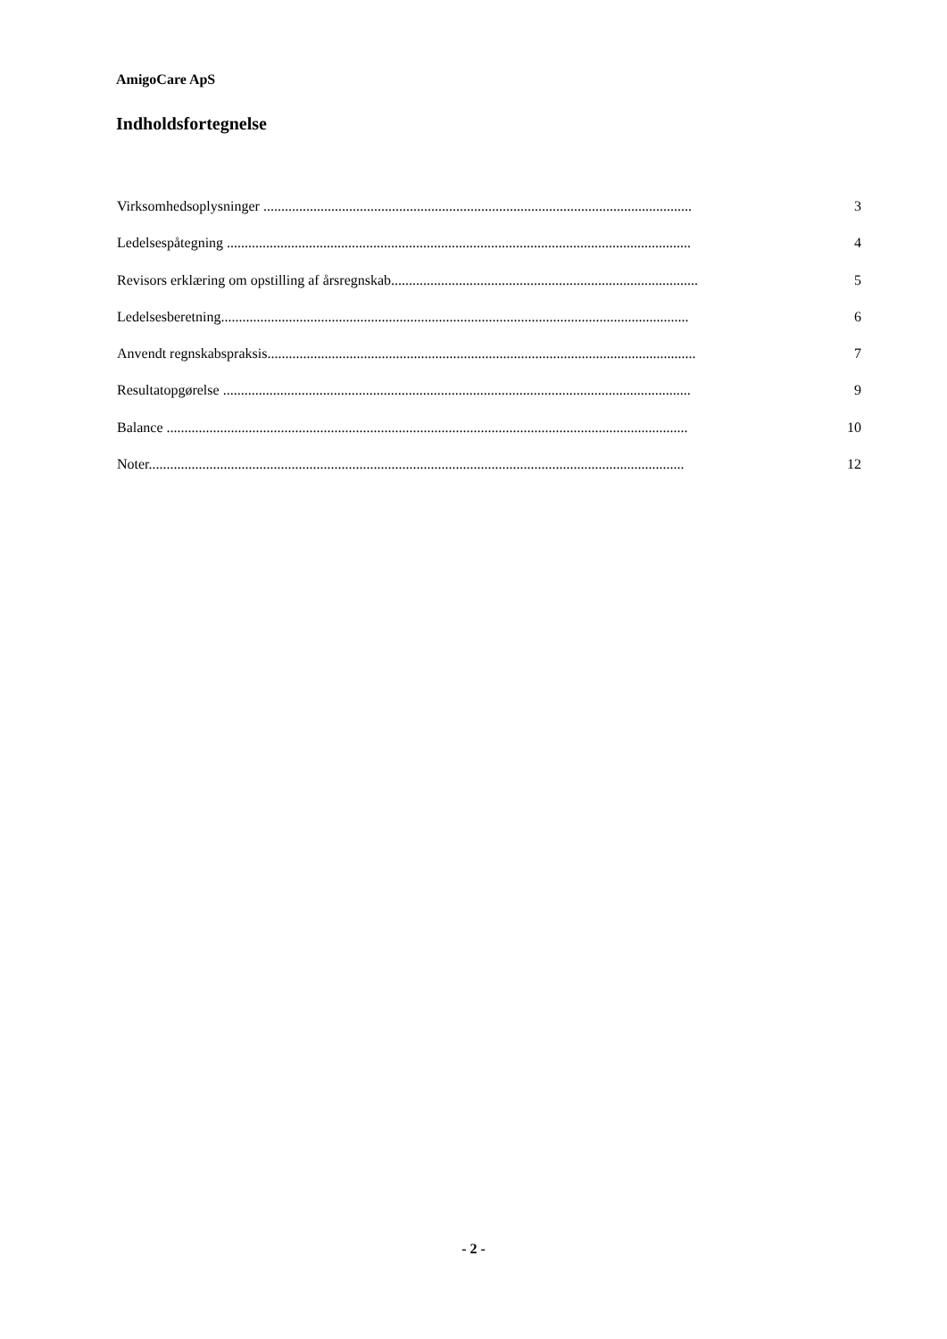AmigoCare ApS
Indholdsfortegnelse
Virksomhedsoplysninger ........................................................................................................................ 3
Ledelsespåtegning .................................................................................................................................. 4
Revisors erklæring om opstilling af årsregnskab...................................................................................... 5
Ledelsesberetning................................................................................................................................... 6
Anvendt regnskabspraksis........................................................................................................................ 7
Resultatopgørelse ................................................................................................................................... 9
Balance .................................................................................................................................................. 10
Noter...................................................................................................................................................... 12
- 2 -